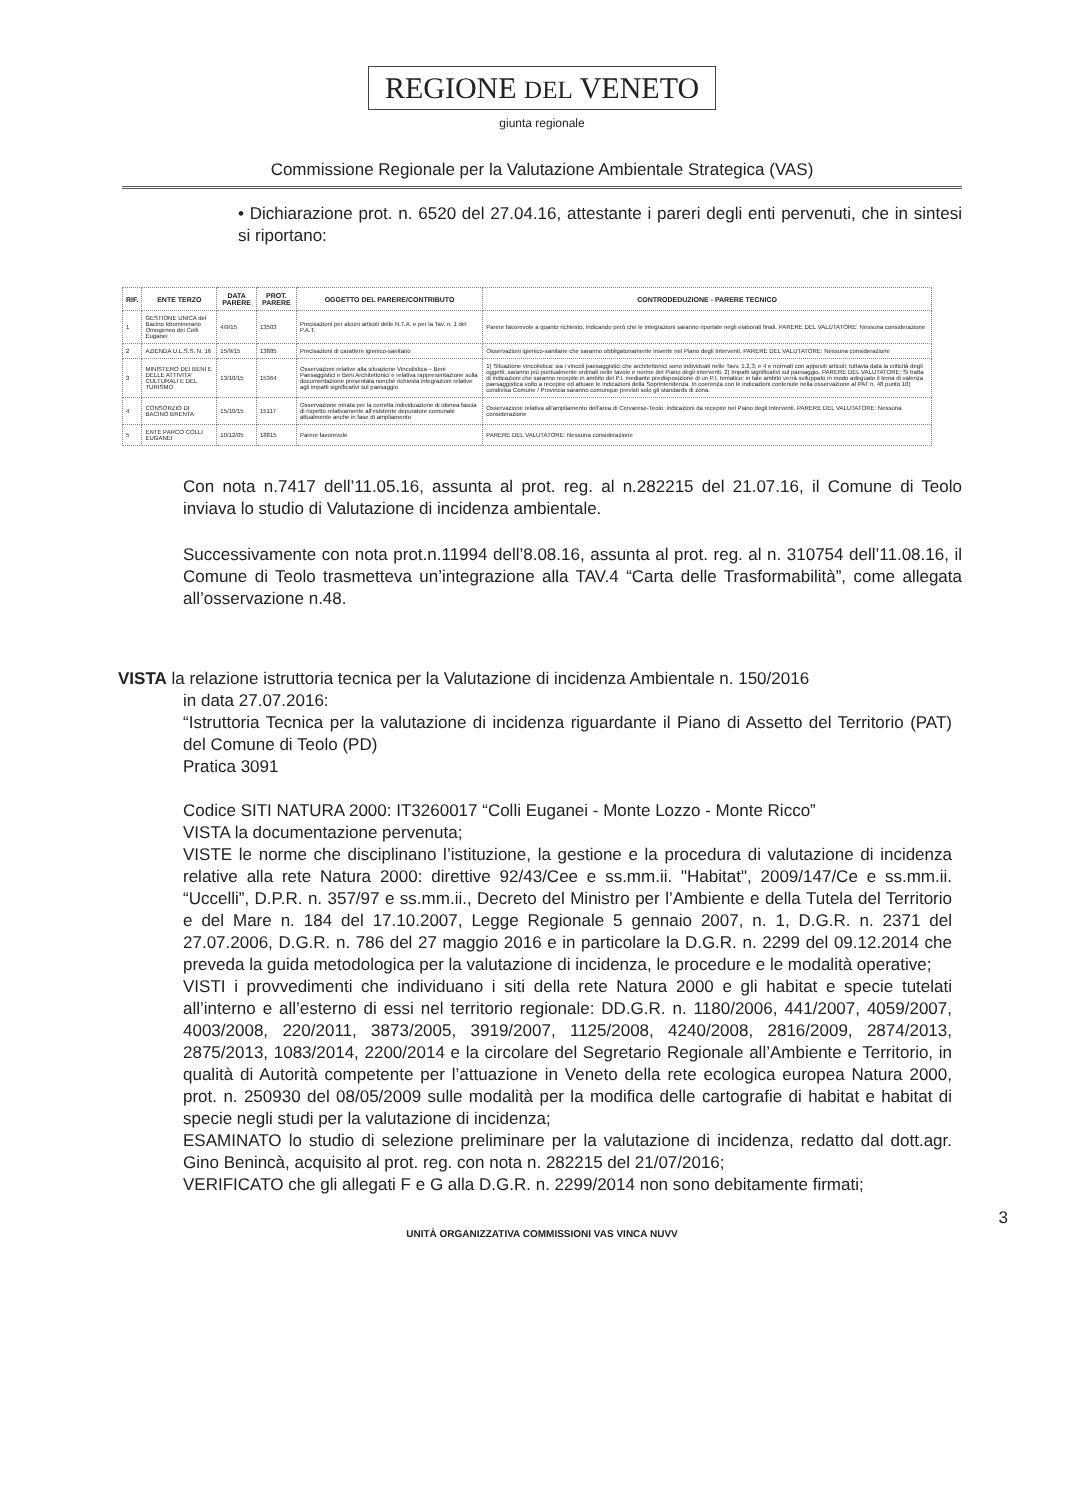REGIONE DEL VENETO
giunta regionale
Commissione Regionale per la Valutazione Ambientale Strategica (VAS)
• Dichiarazione prot. n. 6520 del 27.04.16, attestante i pareri degli enti pervenuti, che in sintesi si riportano:
| RIF. | ENTE TERZO | DATA PARERE | PROT. PARERE | OGGETTO DEL PARERE/CONTRIBUTO | CONTRODEDUZIONE - PARERE TECNICO |
| --- | --- | --- | --- | --- | --- |
| 1 | GESTIONE UNICA del Bacino Idrominerario Omogeneo dei Colli Euganei | 4/9/15 | 13503 | Precisazioni per alcuni articoli delle N.T.A. e per la Tav. n. 1 del P.A.T. | Parere favorevole a quanto richiesto, indicando però che le integrazioni saranno riportate negli elaborati finali. PARERE DEL VALUTATORE: Nessuna considerazione |
| 2 | AZIENDA U.L.S.S. N. 16 | 15/9/15 | 13885 | Precisazioni di carattere igienico-sanitario | Osservazioni igienico-sanitarie che saranno obbligatoriamente inserite nel Piano degli Interventi. PARERE DEL VALUTATORE: Nessuna considerazione |
| 3 | MINISTERO DEI BENI E DELLE ATTIVITA' CULTURALI E DEL TURISMO | 13/10/15 | 15364 | Osservazioni relative alla situazione Vincolistica – Beni Paesaggistici e Beni Architettonici e relativa rappresentazione sulla documentazione presentata nonché richiesta integrazioni relative agli impatti significativi sul paesaggio | 1) Situazione vincolistica: sia i vincoli paesaggistici che architettonici sono individuati nelle Tavv. 1,2,3, e 4 e normati con appositi articoli; tuttavia data la criticità degli oggetti, saranno più puntualmente ordinati nelle tavole e norme del Piano degli interventi. 2) Impatti significativi sul paesaggio. PARERE DEL VALUTATORE: Si tratta di indicazioni che saranno recepite in ambito del P.I. mediante predisposizione di un P.I. tematico: in tale ambito verrà sviluppato in modo adeguato il tema di valenza paesaggistica volto a recepire ed attuare le indicazioni della Soprintendenza. In coerenza con le indicazioni contenute nella osservazione al PAT n. 48 punto 10) condivisa Comune / Provincia saranno comunque previsti solo gli standards di zona. |
| 4 | CONSORZIO DI BACINO BRENTA | 15/10/15 | 15117 | Osservazione mirata per la corretta individuazione di idonea fascia di rispetto relativamente all'esistente depuratore comunale attualmente anche in fase di ampliamento | Osservazione relativa all'ampliamento dell'area di Cervarese-Teolo: indicazioni da recepire nel Piano degli Interventi. PARERE DEL VALUTATORE: Nessuna considerazione |
| 5 | ENTE PARCO COLLI EUGANEI | 10/12/05 | 18815 | Parere favorevole | PARERE DEL VALUTATORE: Nessuna considerazione |
Con nota n.7417 dell’11.05.16, assunta al prot. reg. al n.282215 del 21.07.16, il Comune di Teolo inviava lo studio di Valutazione di incidenza ambientale.
Successivamente con nota prot.n.11994 dell’8.08.16, assunta al prot. reg. al n. 310754 dell’11.08.16, il Comune di Teolo trasmetteva un’integrazione alla TAV.4 “Carta delle Trasformabilità”, come allegata all’osservazione n.48.
VISTA la relazione istruttoria tecnica per la Valutazione di incidenza Ambientale n. 150/2016
in data 27.07.2016:
“Istruttoria Tecnica per la valutazione di incidenza riguardante il Piano di Assetto del Territorio (PAT) del Comune di Teolo (PD)
Pratica 3091
Codice SITI NATURA 2000: IT3260017 “Colli Euganei - Monte Lozzo - Monte Ricco”
VISTA la documentazione pervenuta;
VISTE le norme che disciplinano l’istituzione, la gestione e la procedura di valutazione di incidenza relative alla rete Natura 2000: direttive 92/43/Cee e ss.mm.ii. "Habitat", 2009/147/Ce e ss.mm.ii. “Uccelli”, D.P.R. n. 357/97 e ss.mm.ii., Decreto del Ministro per l’Ambiente e della Tutela del Territorio e del Mare n. 184 del 17.10.2007, Legge Regionale 5 gennaio 2007, n. 1, D.G.R. n. 2371 del 27.07.2006, D.G.R. n. 786 del 27 maggio 2016 e in particolare la D.G.R. n. 2299 del 09.12.2014 che preveda la guida metodologica per la valutazione di incidenza, le procedure e le modalità operative;
VISTI i provvedimenti che individuano i siti della rete Natura 2000 e gli habitat e specie tutelati all’interno e all’esterno di essi nel territorio regionale: DD.G.R. n. 1180/2006, 441/2007, 4059/2007, 4003/2008, 220/2011, 3873/2005, 3919/2007, 1125/2008, 4240/2008, 2816/2009, 2874/2013, 2875/2013, 1083/2014, 2200/2014 e la circolare del Segretario Regionale all’Ambiente e Territorio, in qualità di Autorità competente per l’attuazione in Veneto della rete ecologica europea Natura 2000, prot. n. 250930 del 08/05/2009 sulle modalità per la modifica delle cartografie di habitat e habitat di specie negli studi per la valutazione di incidenza;
ESAMINATO lo studio di selezione preliminare per la valutazione di incidenza, redatto dal dott.agr. Gino Benincà, acquisito al prot. reg. con nota n. 282215 del 21/07/2016;
VERIFICATO che gli allegati F e G alla D.G.R. n. 2299/2014 non sono debitamente firmati;
3
UNITÀ ORGANIZZATIVA COMMISSIONI VAS VINCA NUVV